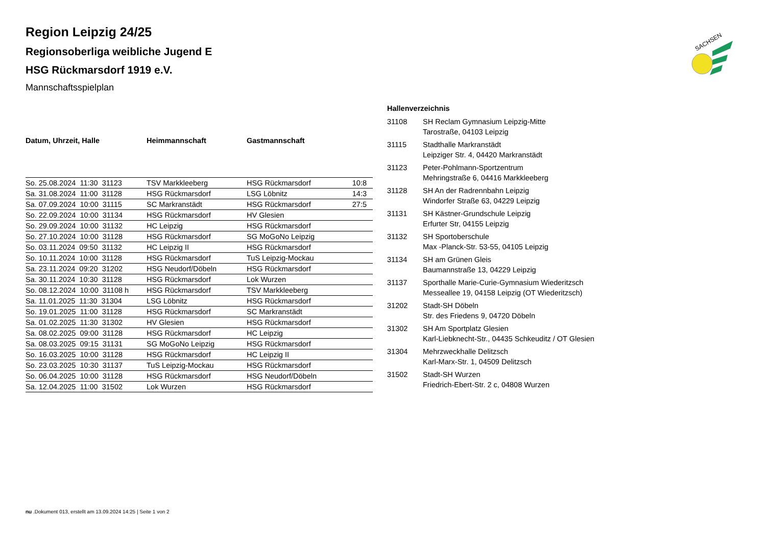SACHSEN
Region Leipzig 24/25
Regionsoberliga weibliche Jugend E
HSG Rückmarsdorf 1919 e.V.
Mannschaftsspielplan
| Datum, Uhrzeit, Halle | Heimmannschaft | Gastmannschaft | |
| --- | --- | --- | --- |
| So. 25.08.2024 11:30 31123 | TSV Markkleeberg | HSG Rückmarsdorf | 10:8 |
| Sa. 31.08.2024 11:00 31128 | HSG Rückmarsdorf | LSG Löbnitz | 14:3 |
| Sa. 07.09.2024 10:00 31115 | SC Markranstädt | HSG Rückmarsdorf | 27:5 |
| So. 22.09.2024 10:00 31134 | HSG Rückmarsdorf | HV Glesien | |
| So. 29.09.2024 10:00 31132 | HC Leipzig | HSG Rückmarsdorf | |
| So. 27.10.2024 10:00 31128 | HSG Rückmarsdorf | SG MoGoNo Leipzig | |
| So. 03.11.2024 09:50 31132 | HC Leipzig II | HSG Rückmarsdorf | |
| So. 10.11.2024 10:00 31128 | HSG Rückmarsdorf | TuS Leipzig-Mockau | |
| Sa. 23.11.2024 09:20 31202 | HSG Neudorf/Döbeln | HSG Rückmarsdorf | |
| Sa. 30.11.2024 10:30 31128 | HSG Rückmarsdorf | Lok Wurzen | |
| So. 08.12.2024 10:00 31108 h | HSG Rückmarsdorf | TSV Markkleeberg | |
| Sa. 11.01.2025 11:30 31304 | LSG Löbnitz | HSG Rückmarsdorf | |
| So. 19.01.2025 11:00 31128 | HSG Rückmarsdorf | SC Markranstädt | |
| Sa. 01.02.2025 11:30 31302 | HV Glesien | HSG Rückmarsdorf | |
| Sa. 08.02.2025 09:00 31128 | HSG Rückmarsdorf | HC Leipzig | |
| Sa. 08.03.2025 09:15 31131 | SG MoGoNo Leipzig | HSG Rückmarsdorf | |
| So. 16.03.2025 10:00 31128 | HSG Rückmarsdorf | HC Leipzig II | |
| So. 23.03.2025 10:30 31137 | TuS Leipzig-Mockau | HSG Rückmarsdorf | |
| So. 06.04.2025 10:00 31128 | HSG Rückmarsdorf | HSG Neudorf/Döbeln | |
| Sa. 12.04.2025 11:00 31502 | Lok Wurzen | HSG Rückmarsdorf | |
Hallenverzeichnis
| 31108 | SH Reclam Gymnasium Leipzig-Mitte Tarostraße, 04103 Leipzig |
| 31115 | Stadthalle Markranstädt Leipziger Str. 4, 04420 Markranstädt |
| 31123 | Peter-Pohlmann-Sportzentrum Mehringstraße 6, 04416 Markkleeberg |
| 31128 | SH An der Radrennbahn Leipzig Windorfer Straße 63, 04229 Leipzig |
| 31131 | SH Kästner-Grundschule Leipzig Erfurter Str, 04155 Leipzig |
| 31132 | SH Sportoberschule Max -Planck-Str. 53-55, 04105 Leipzig |
| 31134 | SH am Grünen Gleis Baumannstraße 13, 04229 Leipzig |
| 31137 | Sporthalle Marie-Curie-Gymnasium Wiederitzsch Messeallee 19, 04158 Leipzig (OT Wiederitzsch) |
| 31202 | Stadt-SH Döbeln Str. des Friedens 9, 04720 Döbeln |
| 31302 | SH Am Sportplatz Glesien Karl-Liebknecht-Str., 04435 Schkeuditz / OT Glesien |
| 31304 | Mehrzweckhalle Delitzsch Karl-Marx-Str. 1, 04509 Delitzsch |
| 31502 | Stadt-SH Wurzen Friedrich-Ebert-Str. 2 c, 04808 Wurzen |
nu .Dokument 013, erstellt am 13.09.2024 14:25 | Seite 1 von 2